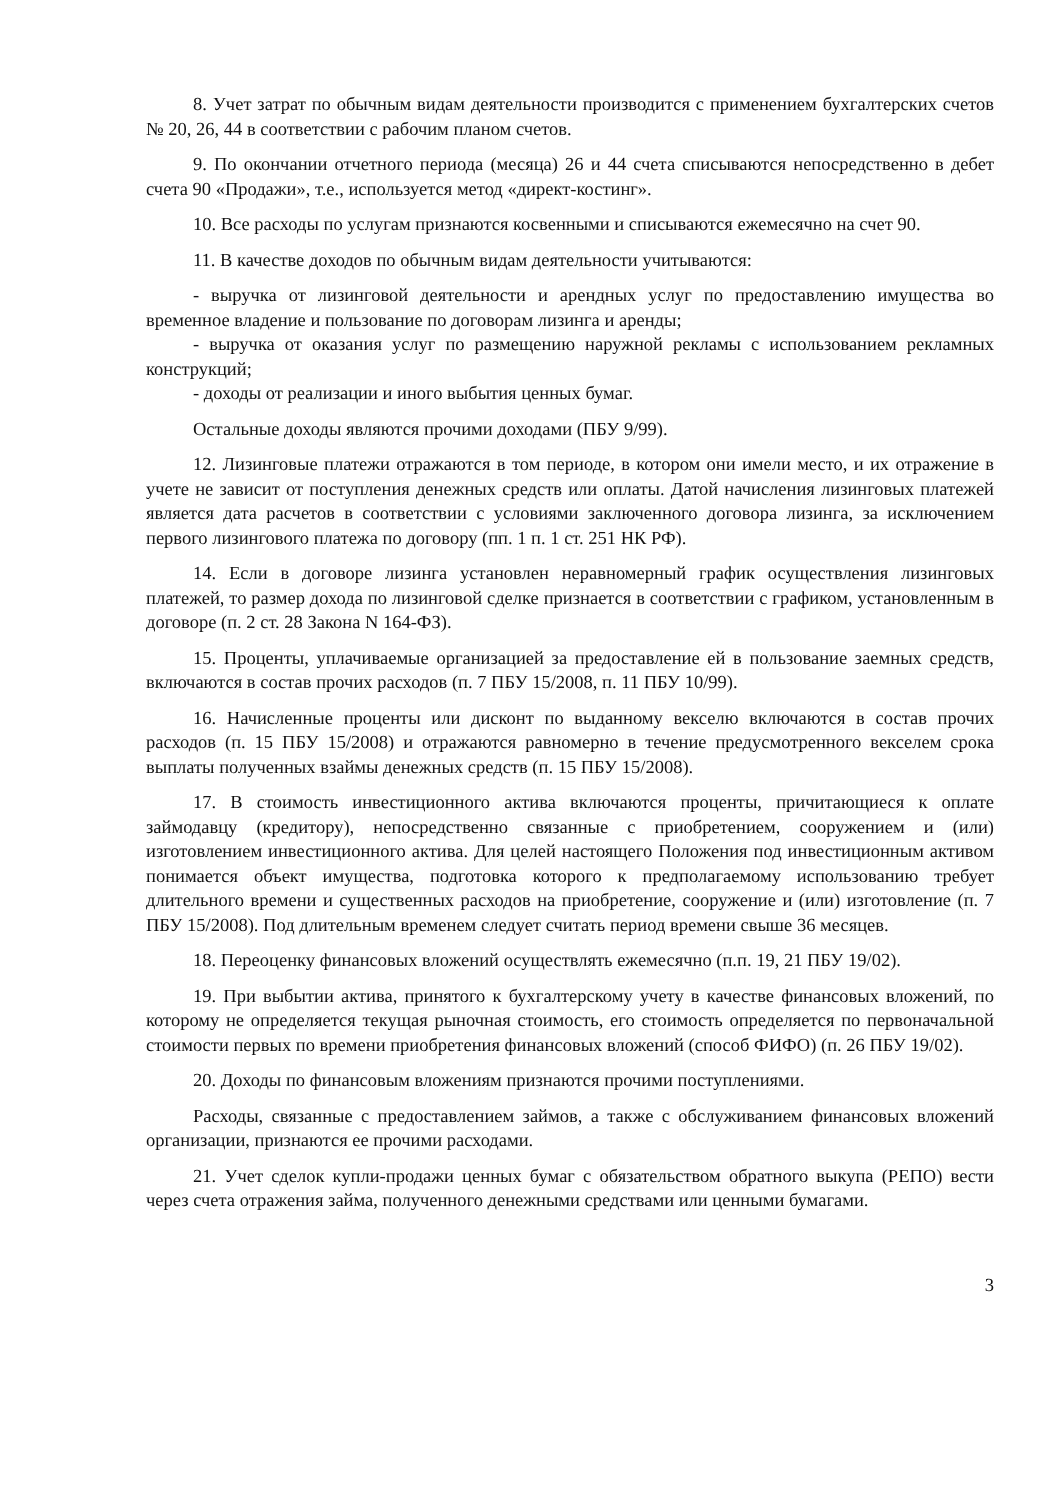8. Учет затрат по обычным видам деятельности производится с применением бухгалтерских счетов № 20, 26, 44 в соответствии с рабочим планом счетов.
9. По окончании отчетного периода (месяца) 26 и 44 счета списываются непосредственно в дебет счета 90 «Продажи», т.е., используется метод «директ-костинг».
10. Все расходы по услугам признаются косвенными и списываются ежемесячно на счет 90.
11. В качестве доходов по обычным видам деятельности учитываются:
- выручка от лизинговой деятельности и арендных услуг по предоставлению имущества во временное владение и пользование по договорам лизинга и аренды;
- выручка от оказания услуг по размещению наружной рекламы с использованием рекламных конструкций;
- доходы от реализации и иного выбытия ценных бумаг.
Остальные доходы являются прочими доходами (ПБУ 9/99).
12. Лизинговые платежи отражаются в том периоде, в котором они имели место, и их отражение в учете не зависит от поступления денежных средств или оплаты. Датой начисления лизинговых платежей является дата расчетов в соответствии с условиями заключенного договора лизинга, за исключением первого лизингового платежа по договору (пп. 1 п. 1 ст. 251 НК РФ).
14. Если в договоре лизинга установлен неравномерный график осуществления лизинговых платежей, то размер дохода по лизинговой сделке признается в соответствии с графиком, установленным в договоре (п. 2 ст. 28 Закона N 164-ФЗ).
15. Проценты, уплачиваемые организацией за предоставление ей в пользование заемных средств, включаются в состав прочих расходов (п. 7 ПБУ 15/2008, п. 11 ПБУ 10/99).
16. Начисленные проценты или дисконт по выданному векселю включаются в состав прочих расходов (п. 15 ПБУ 15/2008) и отражаются равномерно в течение предусмотренного векселем срока выплаты полученных взаймы денежных средств (п. 15 ПБУ 15/2008).
17. В стоимость инвестиционного актива включаются проценты, причитающиеся к оплате займодавцу (кредитору), непосредственно связанные с приобретением, сооружением и (или) изготовлением инвестиционного актива. Для целей настоящего Положения под инвестиционным активом понимается объект имущества, подготовка которого к предполагаемому использованию требует длительного времени и существенных расходов на приобретение, сооружение и (или) изготовление (п. 7 ПБУ 15/2008). Под длительным временем следует считать период времени свыше 36 месяцев.
18. Переоценку финансовых вложений осуществлять ежемесячно (п.п. 19, 21 ПБУ 19/02).
19. При выбытии актива, принятого к бухгалтерскому учету в качестве финансовых вложений, по которому не определяется текущая рыночная стоимость, его стоимость определяется по первоначальной стоимости первых по времени приобретения финансовых вложений (способ ФИФО) (п. 26 ПБУ 19/02).
20. Доходы по финансовым вложениям признаются прочими поступлениями.
Расходы, связанные с предоставлением займов, а также с обслуживанием финансовых вложений организации, признаются ее прочими расходами.
21. Учет сделок купли-продажи ценных бумаг с обязательством обратного выкупа (РЕПО) вести через счета отражения займа, полученного денежными средствами или ценными бумагами.
3